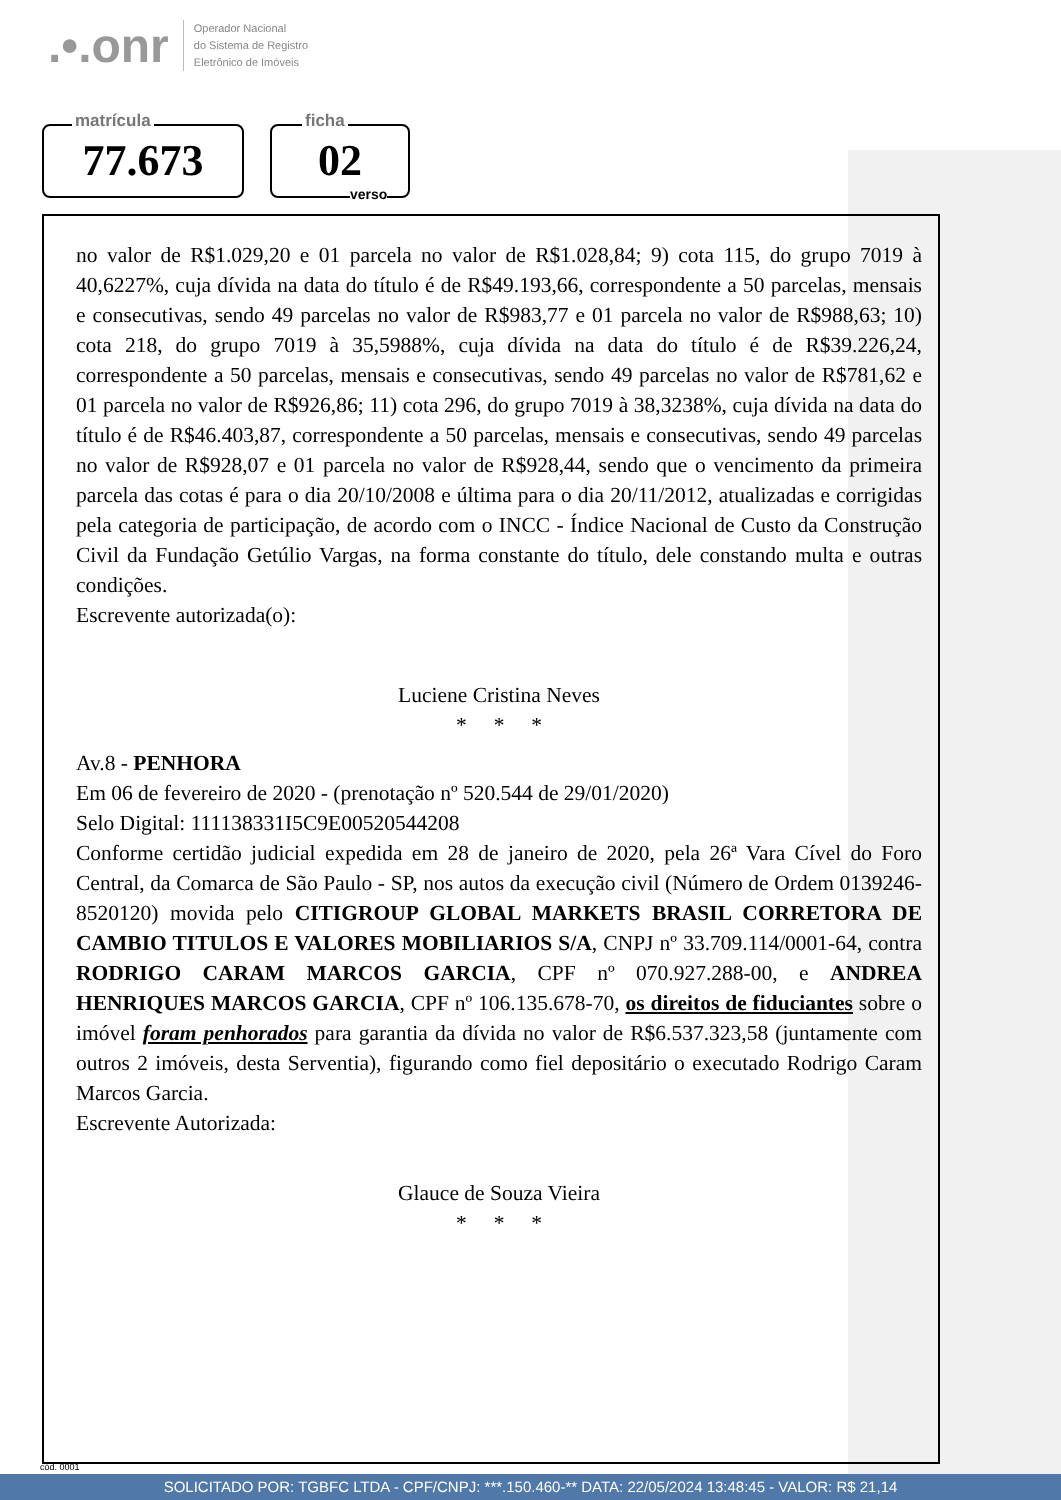.•.onr Operador Nacional
do Sistema de Registro
Eletrônico de Imóveis
matrícula
77.673
ficha
02
verso
no valor de R$1.029,20 e 01 parcela no valor de R$1.028,84; 9) cota 115, do grupo 7019 à 40,6227%, cuja dívida na data do título é de R$49.193,66, correspondente a 50 parcelas, mensais e consecutivas, sendo 49 parcelas no valor de R$983,77 e 01 parcela no valor de R$988,63; 10) cota 218, do grupo 7019 à 35,5988%, cuja dívida na data do título é de R$39.226,24, correspondente a 50 parcelas, mensais e consecutivas, sendo 49 parcelas no valor de R$781,62 e 01 parcela no valor de R$926,86; 11) cota 296, do grupo 7019 à 38,3238%, cuja dívida na data do título é de R$46.403,87, correspondente a 50 parcelas, mensais e consecutivas, sendo 49 parcelas no valor de R$928,07 e 01 parcela no valor de R$928,44, sendo que o vencimento da primeira parcela das cotas é para o dia 20/10/2008 e última para o dia 20/11/2012, atualizadas e corrigidas pela categoria de participação, de acordo com o INCC - Índice Nacional de Custo da Construção Civil da Fundação Getúlio Vargas, na forma constante do título, dele constando multa e outras condições.
Escrevente autorizada(o):
Luciene Cristina Neves
* * *
Av.8 - PENHORA
Em 06 de fevereiro de 2020 - (prenotação nº 520.544 de 29/01/2020)
Selo Digital: 111138331I5C9E00520544208
Conforme certidão judicial expedida em 28 de janeiro de 2020, pela 26ª Vara Cível do Foro Central, da Comarca de São Paulo - SP, nos autos da execução civil (Número de Ordem 0139246-8520120) movida pelo CITIGROUP GLOBAL MARKETS BRASIL CORRETORA DE CAMBIO TITULOS E VALORES MOBILIARIOS S/A, CNPJ nº 33.709.114/0001-64, contra RODRIGO CARAM MARCOS GARCIA, CPF nº 070.927.288-00, e ANDREA HENRIQUES MARCOS GARCIA, CPF nº 106.135.678-70, os direitos de fiduciantes sobre o imóvel foram penhorados para garantia da dívida no valor de R$6.537.323,58 (juntamente com outros 2 imóveis, desta Serventia), figurando como fiel depositário o executado Rodrigo Caram Marcos Garcia.
Escrevente Autorizada:
Glauce de Souza Vieira
* * *
cód. 0001
SOLICITADO POR: TGBFC LTDA - CPF/CNPJ: ***.150.460-** DATA: 22/05/2024 13:48:45 - VALOR: R$ 21,14